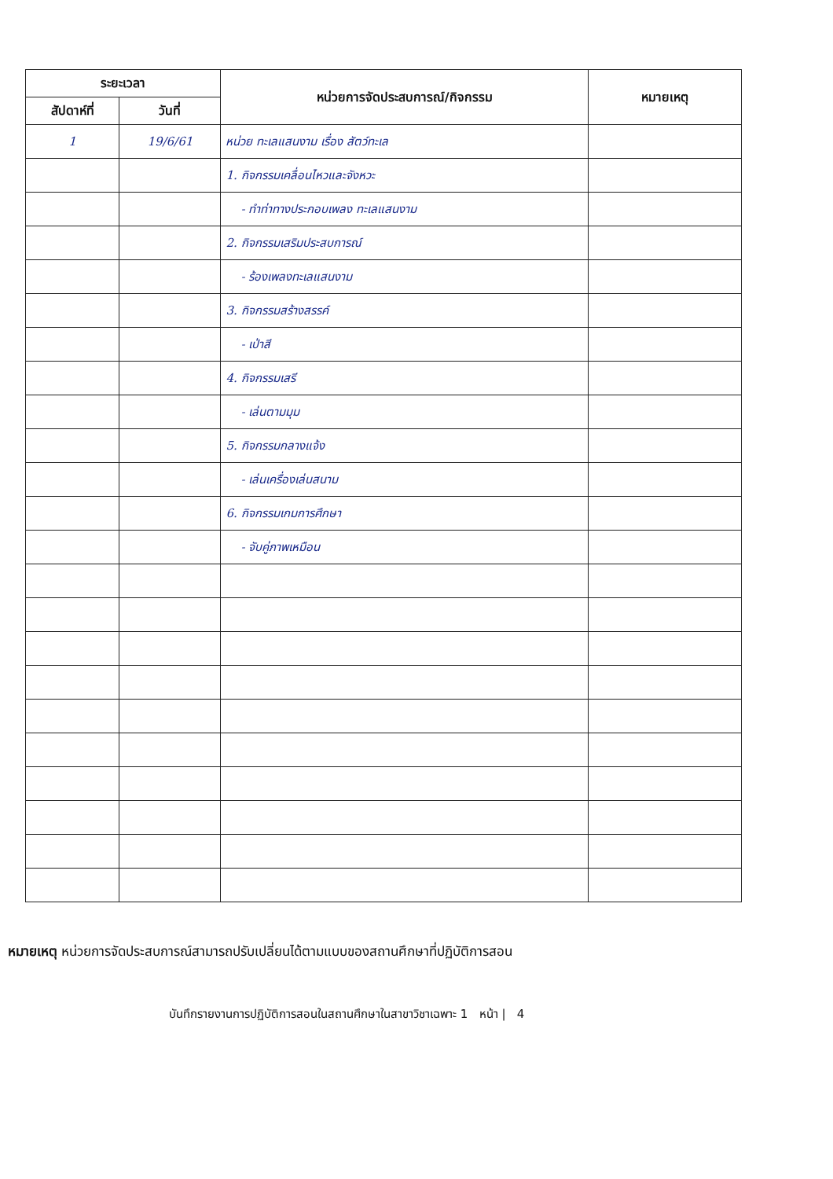| ระยะเวลา | | หน่วยการจัดประสบการณ์/กิจกรรม | หมายเหตุ |
| --- | --- | --- | --- |
| สัปดาห์ที่ | วันที่ | | |
| 1 | 19/6/61 | หน่วย ทะเลแสนงาม เรื่อง สัตว์ทะเล | |
| | | 1. กิจกรรมเคลื่อนไหวและจังหวะ | |
| | | - ทำท่าทางประกอบเพลง ทะเลแสนงาม | |
| | | 2. กิจกรรมเสริมประสบการณ์ | |
| | | - ร้องเพลงทะเลแสนงาม | |
| | | 3. กิจกรรมสร้างสรรค์ | |
| | | - เป่าสี | |
| | | 4. กิจกรรมเสรี | |
| | | - เล่นตามมุม | |
| | | 5. กิจกรรมกลางแจ้ง | |
| | | - เล่นเครื่องเล่นสนาม | |
| | | 6. กิจกรรมเกมการศึกษา | |
| | | - จับคู่ภาพเหมือน | |
หมายเหตุ หน่วยการจัดประสบการณ์สามารถปรับเปลี่ยนได้ตามแบบของสถานศึกษาที่ปฏิบัติการสอน
บันทึกรายงานการปฏิบัติการสอนในสถานศึกษาในสาขาวิชาเฉพาะ 1 หน้า | 4